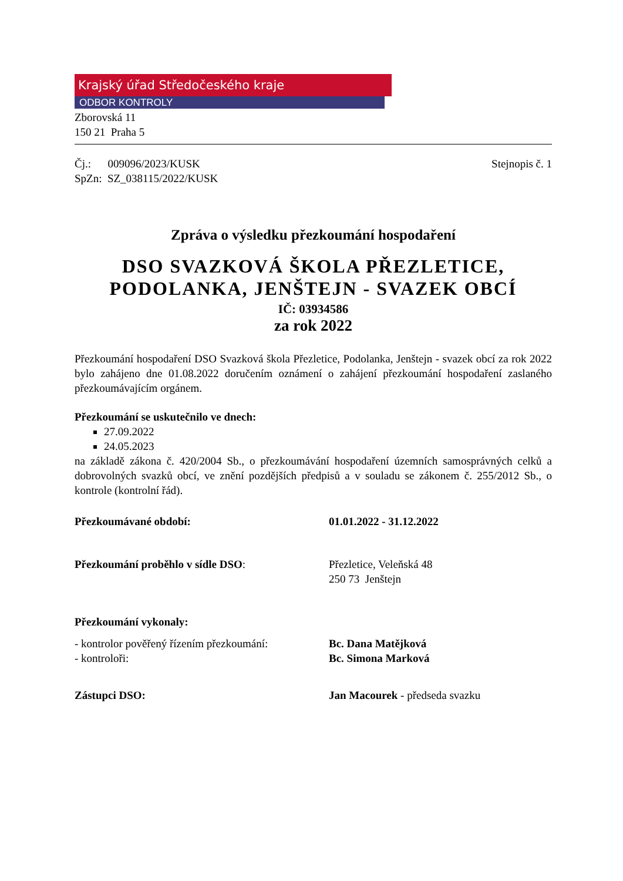Krajský úřad Středočeského kraje
ODBOR KONTROLY
Zborovská 11
150 21 Praha 5
Čj.: 009096/2023/KUSK
SpZn: SZ_038115/2022/KUSK Stejnopis č. 1
Zpráva o výsledku přezkoumání hospodaření
DSO SVAZKOVÁ ŠKOLA PŘEZLETICE, PODOLANKA, JENŠTEJN - SVAZEK OBCÍ
IČ: 03934586
za rok 2022
Přezkoumání hospodaření DSO Svazková škola Přezletice, Podolanka, Jenštejn - svazek obcí za rok 2022 bylo zahájeno dne 01.08.2022 doručením oznámení o zahájení přezkoumání hospodaření zaslaného přezkoumávajícím orgánem.
Přezkoumání se uskutečnilo ve dnech:
27.09.2022
24.05.2023
na základě zákona č. 420/2004 Sb., o přezkoumávání hospodaření územních samosprávných celků a dobrovolných svazků obcí, ve znění pozdějších předpisů a v souladu se zákonem č. 255/2012 Sb., o kontrole (kontrolní řád).
Přezkoumávané období: 01.01.2022 - 31.12.2022
Přezkoumání proběhlo v sídle DSO: Přezletice, Veleňská 48
250 73 Jenštejn
Přezkoumání vykonaly:
- kontrolor pověřený řízením přezkoumání:
- kontroloři:
Bc. Dana Matějková
Bc. Simona Marková
Zástupci DSO: Jan Macourek - předseda svazku